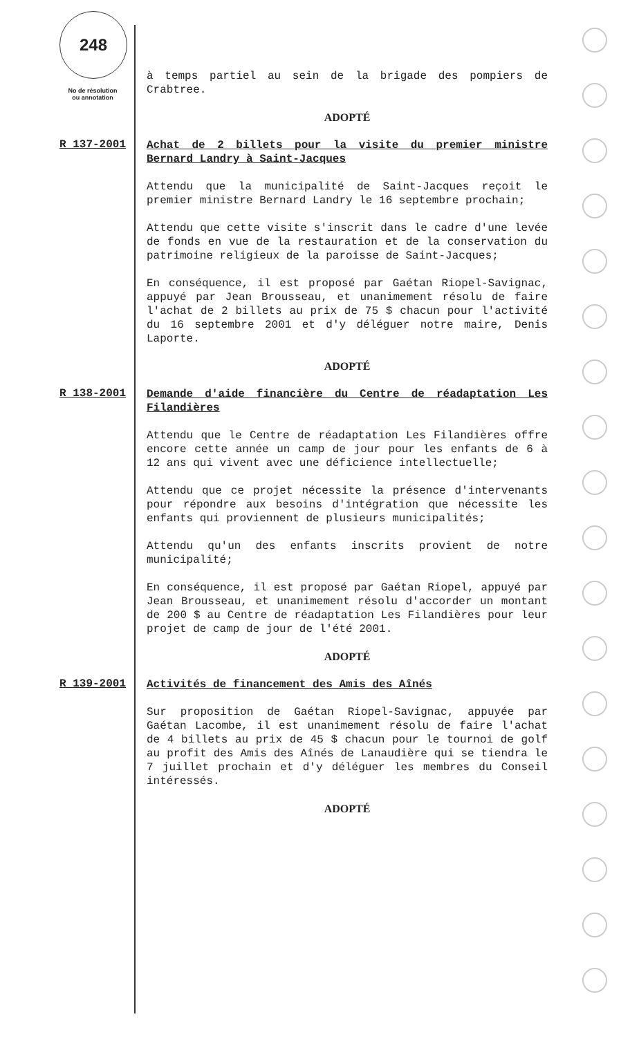248
No de résolution
ou annotation
à temps partiel au sein de la brigade des pompiers de Crabtree.
ADOPTÉ
R 137-2001
Achat de 2 billets pour la visite du premier ministre Bernard Landry à Saint-Jacques
Attendu que la municipalité de Saint-Jacques reçoit le premier ministre Bernard Landry le 16 septembre prochain;
Attendu que cette visite s'inscrit dans le cadre d'une levée de fonds en vue de la restauration et de la conservation du patrimoine religieux de la paroisse de Saint-Jacques;
En conséquence, il est proposé par Gaétan Riopel-Savignac, appuyé par Jean Brousseau, et unanimement résolu de faire l'achat de 2 billets au prix de 75 $ chacun pour l'activité du 16 septembre 2001 et d'y déléguer notre maire, Denis Laporte.
ADOPTÉ
R 138-2001
Demande d'aide financière du Centre de réadaptation Les Filandières
Attendu que le Centre de réadaptation Les Filandières offre encore cette année un camp de jour pour les enfants de 6 à 12 ans qui vivent avec une déficience intellectuelle;
Attendu que ce projet nécessite la présence d'intervenants pour répondre aux besoins d'intégration que nécessite les enfants qui proviennent de plusieurs municipalités;
Attendu qu'un des enfants inscrits provient de notre municipalité;
En conséquence, il est proposé par Gaétan Riopel, appuyé par Jean Brousseau, et unanimement résolu d'accorder un montant de 200 $ au Centre de réadaptation Les Filandières pour leur projet de camp de jour de l'été 2001.
ADOPTÉ
R 139-2001
Activités de financement des Amis des Aînés
Sur proposition de Gaétan Riopel-Savignac, appuyée par Gaétan Lacombe, il est unanimement résolu de faire l'achat de 4 billets au prix de 45 $ chacun pour le tournoi de golf au profit des Amis des Aînés de Lanaudière qui se tiendra le 7 juillet prochain et d'y déléguer les membres du Conseil intéressés.
ADOPTÉ